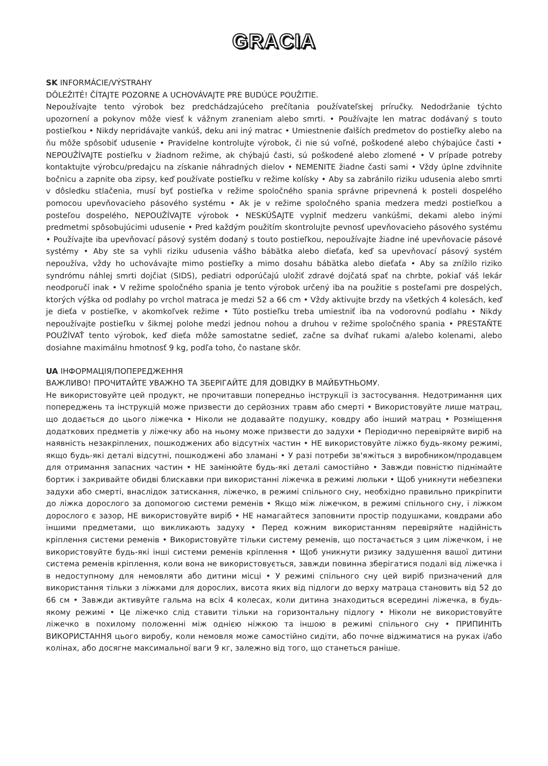GRACIA
SK INFORMÁCIE/VÝSTRAHY
DÔLEŽITÉ! ČÍTAJTE POZORNE A UCHOVÁVAJTE PRE BUDÚCE POUŽITIE.
Nepoužívajte tento výrobok bez predchádzajúceho prečítania používateľskej príručky. Nedodržanie týchto upozornení a pokynov môže viesť k vážnym zraneniam alebo smrti. • Používajte len matrac dodávaný s touto postieľkou • Nikdy nepridávajte vankúš, deku ani iný matrac • Umiestnenie ďalších predmetov do postieľky alebo na ňu môže spôsobiť udusenie • Pravidelne kontrolujte výrobok, či nie sú voľné, poškodené alebo chýbajúce časti • NEPOUŽÍVAJTE postieľku v žiadnom režime, ak chýbajú časti, sú poškodené alebo zlomené • V prípade potreby kontaktujte výrobcu/predajcu na získanie náhradných dielov • NEMENITE žiadne časti sami • Vždy úplne zdvihnite bočnicu a zapnite oba zipsy, keď používate postieľku v režime kolísky • Aby sa zabránilo riziku udusenia alebo smrti v dôsledku stlačenia, musí byť postieľka v režime spoločného spania správne pripevnená k posteli dospelého pomocou upevňovacieho pásového systému • Ak je v režime spoločného spania medzera medzi postieľkou a posteľou dospelého, NEPOUŽÍVAJTE výrobok • NESKÚŠAJTE vyplniť medzeru vankúšmi, dekami alebo inými predmetmi spôsobujúcimi udusenie • Pred každým použitím skontrolujte pevnosť upevňovacieho pásového systému • Používajte iba upevňovací pásový systém dodaný s touto postieľkou, nepoužívajte žiadne iné upevňovacie pásové systémy • Aby ste sa vyhli riziku udusenia vášho bábätka alebo dieťaťa, keď sa upevňovací pásový systém nepoužíva, vždy ho uchovávajte mimo postieľky a mimo dosahu bábätka alebo dieťaťa • Aby sa znížilo riziko syndrómu náhlej smrti dojčiat (SIDS), pediatri odporúčajú uložiť zdravé dojčatá spať na chrbte, pokiaľ váš lekár neodporučí inak • V režime spoločného spania je tento výrobok určený iba na použitie s posteľami pre dospelých, ktorých výška od podlahy po vrchol matraca je medzi 52 a 66 cm • Vždy aktivujte brzdy na všetkých 4 kolesách, keď je dieťa v postieľke, v akomkoľvek režime • Túto postieľku treba umiestniť iba na vodorovnú podlahu • Nikdy nepoužívajte postieľku v šikmej polohe medzi jednou nohou a druhou v režime spoločného spania • PRESTAŇTE POUŽÍVAŤ tento výrobok, keď dieťa môže samostatne sedieť, začne sa dvíhať rukami a/alebo kolenami, alebo dosiahne maximálnu hmotnosť 9 kg, podľa toho, čo nastane skôr.
UA ІНФОРМАЦІЯ/ПОПЕРЕДЖЕННЯ
ВАЖЛИВО! ПРОЧИТАЙТЕ УВАЖНО ТА ЗБЕРІГАЙТЕ ДЛЯ ДОВІДКУ В МАЙБУТНЬОМУ.
Не використовуйте цей продукт, не прочитавши попередньо інструкції із застосування. Недотримання цих попереджень та інструкцій може призвести до серйозних травм або смерті • Використовуйте лише матрац, що додається до цього ліжечка • Ніколи не додавайте подушку, ковдру або інший матрац • Розміщення додаткових предметів у ліжечку або на ньому може призвести до задухи • Періодично перевіряйте виріб на наявність незакріплених, пошкоджених або відсутніх частин • НЕ використовуйте ліжко будь-якому режимі, якщо будь-які деталі відсутні, пошкоджені або зламані • У разі потреби зв'яжіться з виробником/продавцем для отримання запасних частин • НЕ замінюйте будь-які деталі самостійно • Завжди повністю піднімайте бортик і закривайте обидві блискавки при використанні ліжечка в режимі люльки • Щоб уникнути небезпеки задухи або смерті, внаслідок затискання, ліжечко, в режимі спільного сну, необхідно правильно прикріпити до ліжка дорослого за допомогою системи ременів • Якщо між ліжечком, в режимі спільного сну, і ліжком дорослого є зазор, НЕ використовуйте виріб • НЕ намагайтеся заповнити простір подушками, ковдрами або іншими предметами, що викликають задуху • Перед кожним використанням перевіряйте надійність кріплення системи ременів • Використовуйте тільки систему ременів, що постачається з цим ліжечком, і не використовуйте будь-які інші системи ременів кріплення • Щоб уникнути ризику задушення вашої дитини система ременів кріплення, коли вона не використовується, завжди повинна зберігатися подалі від ліжечка і в недоступному для немовляти або дитини місці • У режимі спільного сну цей виріб призначений для використання тільки з ліжками для дорослих, висота яких від підлоги до верху матраца становить від 52 до 66 см • Завжди активуйте гальма на всіх 4 колесах, коли дитина знаходиться всередині ліжечка, в будь-якому режимі • Це ліжечко слід ставити тільки на горизонтальну підлогу • Ніколи не використовуйте ліжечко в похилому положенні між однією ніжкою та іншою в режимі спільного сну • ПРИПИНІТЬ ВИКОРИСТАННЯ цього виробу, коли немовля може самостійно сидіти, або почне віджиматися на руках і/або колінах, або досягне максимальної ваги 9 кг, залежно від того, що станеться раніше.